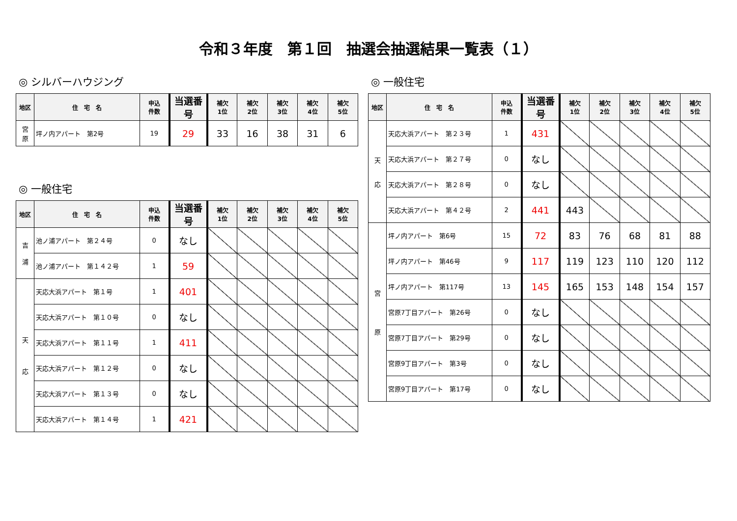令和３年度　第１回　抽選会抽選結果一覧表（１）
◎ シルバーハウジング
| 地区 | 住 宅 名 | 申込 件数 | 当選番号 | 補欠 1位 | 補欠 2位 | 補欠 3位 | 補欠 4位 | 補欠 5位 |
| --- | --- | --- | --- | --- | --- | --- | --- | --- |
| 宮 原 | 坪ノ内アパート 第2号 | 19 | 29 | 33 | 16 | 38 | 31 | 6 |
◎ 一般住宅
| 地区 | 住 宅 名 | 申込 件数 | 当選番号 | 補欠 1位 | 補欠 2位 | 補欠 3位 | 補欠 4位 | 補欠 5位 |
| --- | --- | --- | --- | --- | --- | --- | --- | --- |
| 吉 浦 | 池ノ浦アパート 第２４号 | 0 | なし | | | | | |
| | 池ノ浦アパート 第１４２号 | 1 | 59 | | | | | |
| 天 応 | 天応大浜アパート 第１号 | 1 | 401 | | | | | |
| | 天応大浜アパート 第１０号 | 0 | なし | | | | | |
| | 天応大浜アパート 第１１号 | 1 | 411 | | | | | |
| | 天応大浜アパート 第１２号 | 0 | なし | | | | | |
| | 天応大浜アパート 第１３号 | 0 | なし | | | | | |
| | 天応大浜アパート 第１４号 | 1 | 421 | | | | | |
◎ 一般住宅
| 地区 | 住 宅 名 | 申込 件数 | 当選番号 | 補欠 1位 | 補欠 2位 | 補欠 3位 | 補欠 4位 | 補欠 5位 |
| --- | --- | --- | --- | --- | --- | --- | --- | --- |
| 天 応 | 天応大浜アパート 第２３号 | 1 | 431 | | | | | |
| | 天応大浜アパート 第２７号 | 0 | なし | | | | | |
| | 天応大浜アパート 第２８号 | 0 | なし | | | | | |
| | 天応大浜アパート 第４２号 | 2 | 441 | 443 | | | | |
| 宮 原 | 坪ノ内アパート 第6号 | 15 | 72 | 83 | 76 | 68 | 81 | 88 |
| | 坪ノ内アパート 第46号 | 9 | 117 | 119 | 123 | 110 | 120 | 112 |
| | 坪ノ内アパート 第117号 | 13 | 145 | 165 | 153 | 148 | 154 | 157 |
| | 宮原7丁目アパート 第26号 | 0 | なし | | | | | |
| | 宮原7丁目アパート 第29号 | 0 | なし | | | | | |
| | 宮原9丁目アパート 第3号 | 0 | なし | | | | | |
| | 宮原9丁目アパート 第17号 | 0 | なし | | | | | |